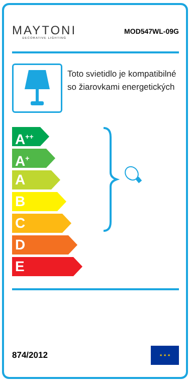MAYTONI
DECORATIVE LIGHTING
MOD547WL-09G
Toto svietidlo je kompatibilné so žiarovkami energetických
A<sup>++</sup>
A<sup>+</sup>
A
B
C
D
E
874/2012
★ ★ ★